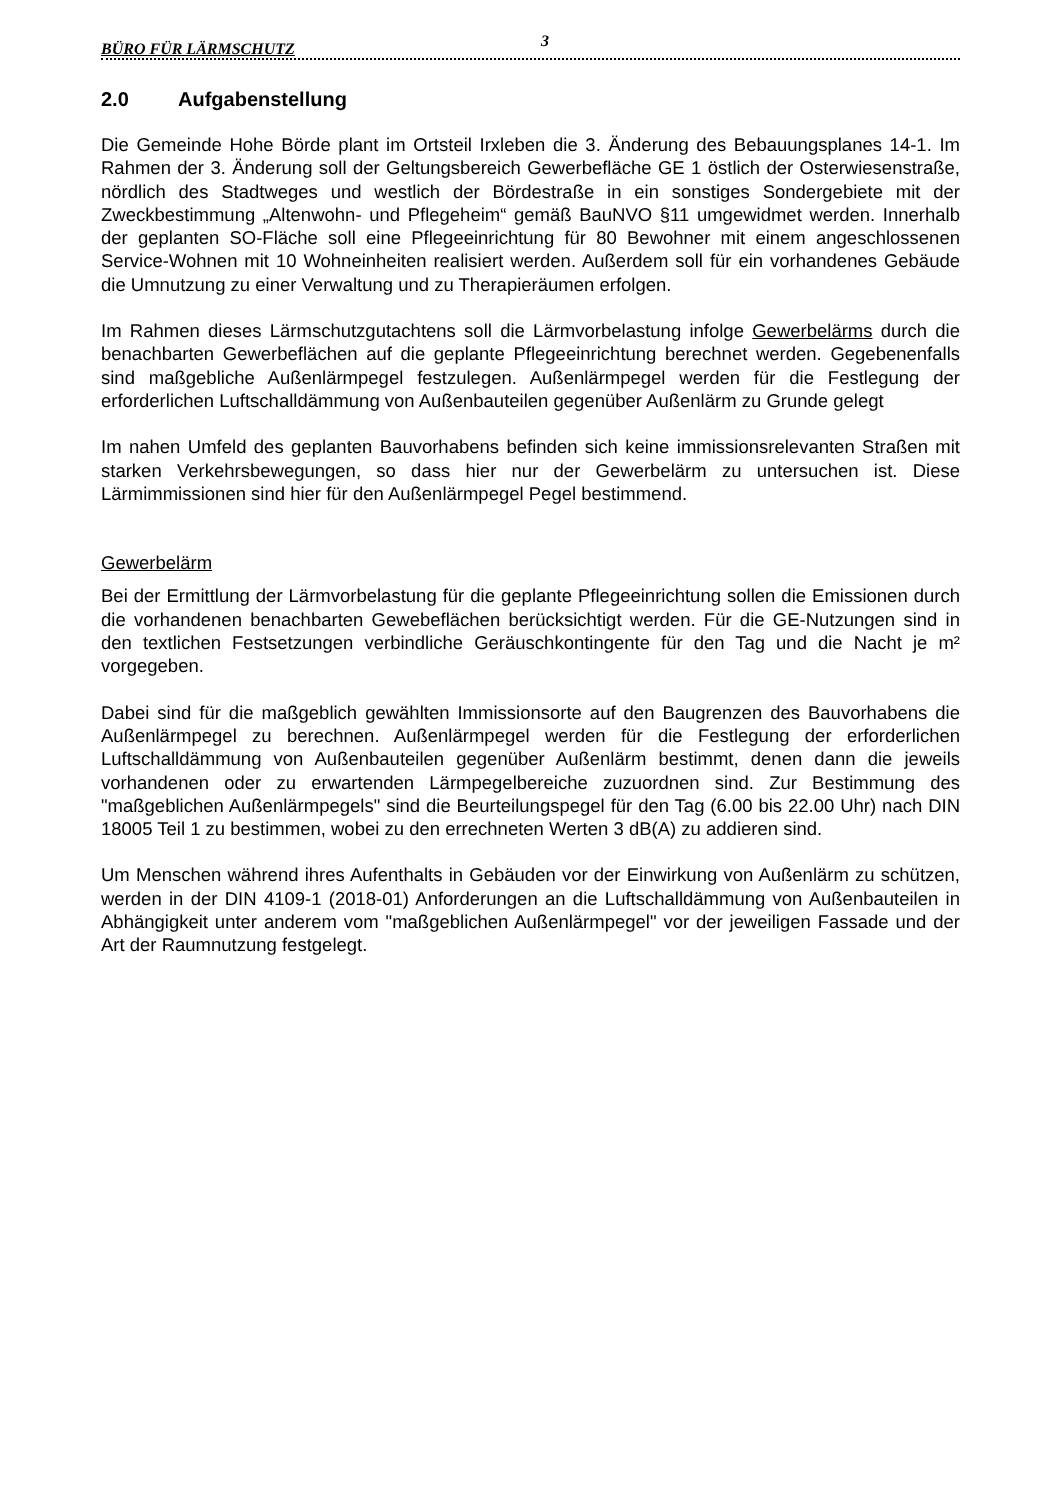BÜRO FÜR LÄRMSCHUTZ 3
2.0 Aufgabenstellung
Die Gemeinde Hohe Börde plant im Ortsteil Irxleben die 3. Änderung des Bebauungsplanes 14-1. Im Rahmen der 3. Änderung soll der Geltungsbereich Gewerbefläche GE 1 östlich der Osterwiesenstraße, nördlich des Stadtweges und westlich der Bördestraße in ein sonstiges Sondergebiete mit der Zweckbestimmung „Altenwohn- und Pflegeheim“ gemäß BauNVO §11 umgewidmet werden. Innerhalb der geplanten SO-Fläche soll eine Pflegeeinrichtung für 80 Bewohner mit einem angeschlossenen Service-Wohnen mit 10 Wohneinheiten realisiert werden. Außerdem soll für ein vorhandenes Gebäude die Umnutzung zu einer Verwaltung und zu Therapieräumen erfolgen.
Im Rahmen dieses Lärmschutzgutachtens soll die Lärmvorbelastung infolge Gewerbelärms durch die benachbarten Gewerbeflächen auf die geplante Pflegeeinrichtung berechnet werden. Gegebenenfalls sind maßgebliche Außenlärmpegel festzulegen. Außenlärmpegel werden für die Festlegung der erforderlichen Luftschalldämmung von Außenbauteilen gegenüber Außenlärm zu Grunde gelegt
Im nahen Umfeld des geplanten Bauvorhabens befinden sich keine immissionsrelevanten Straßen mit starken Verkehrsbewegungen, so dass hier nur der Gewerbelärm zu untersuchen ist. Diese Lärmimmissionen sind hier für den Außenlärmpegel Pegel bestimmend.
Gewerbelärm
Bei der Ermittlung der Lärmvorbelastung für die geplante Pflegeeinrichtung sollen die Emissionen durch die vorhandenen benachbarten Gewebeflächen berücksichtigt werden. Für die GE-Nutzungen sind in den textlichen Festsetzungen verbindliche Geräuschkontingente für den Tag und die Nacht je m² vorgegeben.
Dabei sind für die maßgeblich gewählten Immissionsorte auf den Baugrenzen des Bauvorhabens die Außenlärmpegel zu berechnen. Außenlärmpegel werden für die Festlegung der erforderlichen Luftschalldämmung von Außenbauteilen gegenüber Außenlärm bestimmt, denen dann die jeweils vorhandenen oder zu erwartenden Lärmpegelbereiche zuzuordnen sind. Zur Bestimmung des "maßgeblichen Außenlärmpegels" sind die Beurteilungspegel für den Tag (6.00 bis 22.00 Uhr) nach DIN 18005 Teil 1 zu bestimmen, wobei zu den errechneten Werten 3 dB(A) zu addieren sind.
Um Menschen während ihres Aufenthalts in Gebäuden vor der Einwirkung von Außenlärm zu schützen, werden in der DIN 4109-1 (2018-01) Anforderungen an die Luftschalldämmung von Außenbauteilen in Abhängigkeit unter anderem vom "maßgeblichen Außenlärmpegel" vor der jeweiligen Fassade und der Art der Raumnutzung festgelegt.